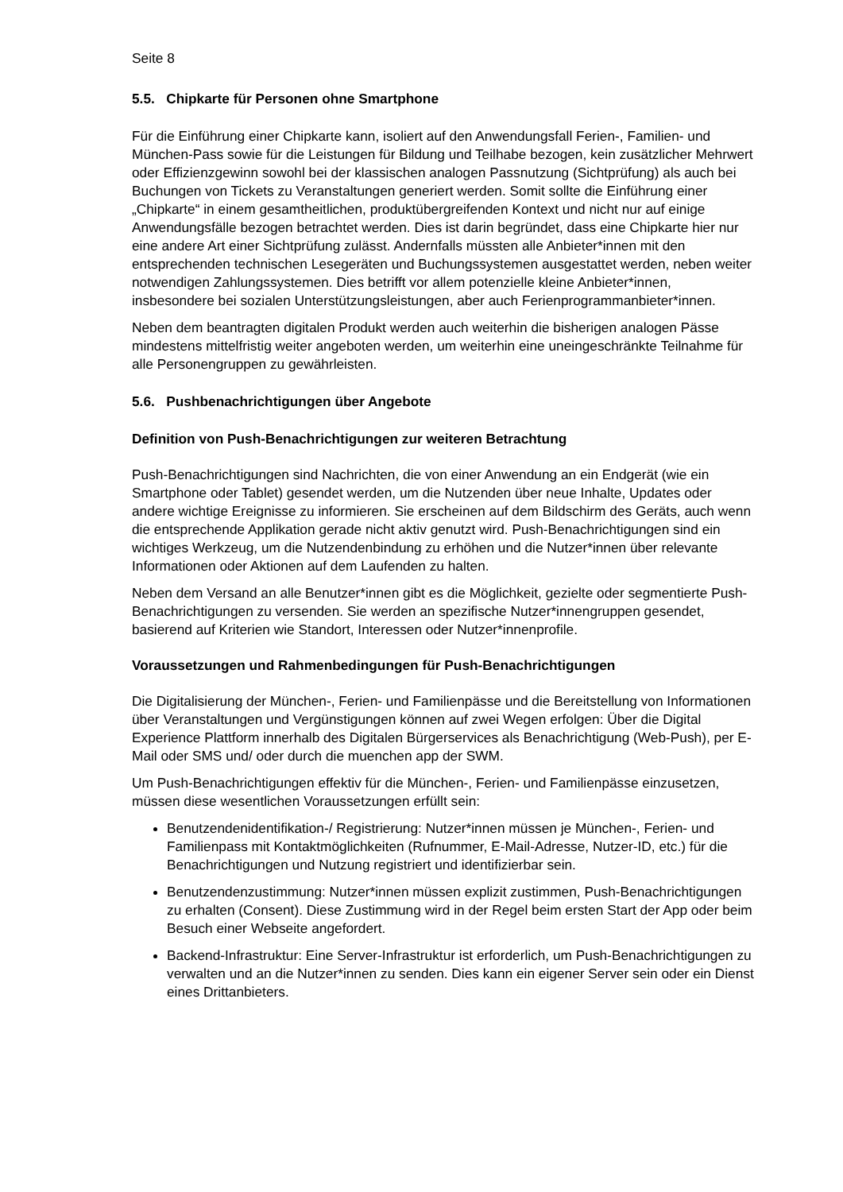Seite 8
5.5. Chipkarte für Personen ohne Smartphone
Für die Einführung einer Chipkarte kann, isoliert auf den Anwendungsfall Ferien-, Familien- und München-Pass sowie für die Leistungen für Bildung und Teilhabe bezogen, kein zusätzlicher Mehrwert oder Effizienzgewinn sowohl bei der klassischen analogen Passnutzung (Sichtprüfung) als auch bei Buchungen von Tickets zu Veranstaltungen generiert werden. Somit sollte die Einführung einer „Chipkarte“ in einem gesamtheitlichen, produktübergreifenden Kontext und nicht nur auf einige Anwendungsfälle bezogen betrachtet werden. Dies ist darin begründet, dass eine Chipkarte hier nur eine andere Art einer Sichtprüfung zulässt. Andernfalls müssten alle Anbieter*innen mit den entsprechenden technischen Lesegeräten und Buchungssystemen ausgestattet werden, neben weiter notwendigen Zahlungssystemen. Dies betrifft vor allem potenzielle kleine Anbieter*innen, insbesondere bei sozialen Unterstützungsleistungen, aber auch Ferienprogrammanbieter*innen.
Neben dem beantragten digitalen Produkt werden auch weiterhin die bisherigen analogen Pässe mindestens mittelfristig weiter angeboten werden, um weiterhin eine uneingeschränkte Teilnahme für alle Personengruppen zu gewährleisten.
5.6. Pushbenachrichtigungen über Angebote
Definition von Push-Benachrichtigungen zur weiteren Betrachtung
Push-Benachrichtigungen sind Nachrichten, die von einer Anwendung an ein Endgerät (wie ein Smartphone oder Tablet) gesendet werden, um die Nutzenden über neue Inhalte, Updates oder andere wichtige Ereignisse zu informieren. Sie erscheinen auf dem Bildschirm des Geräts, auch wenn die entsprechende Applikation gerade nicht aktiv genutzt wird. Push-Benachrichtigungen sind ein wichtiges Werkzeug, um die Nutzendenbindung zu erhöhen und die Nutzer*innen über relevante Informationen oder Aktionen auf dem Laufenden zu halten.
Neben dem Versand an alle Benutzer*innen gibt es die Möglichkeit, gezielte oder segmentierte Push-Benachrichtigungen zu versenden. Sie werden an spezifische Nutzer*innengruppen gesendet, basierend auf Kriterien wie Standort, Interessen oder Nutzer*innenprofile.
Voraussetzungen und Rahmenbedingungen für Push-Benachrichtigungen
Die Digitalisierung der München-, Ferien- und Familienpässe und die Bereitstellung von Informationen über Veranstaltungen und Vergünstigungen können auf zwei Wegen erfolgen: Über die Digital Experience Plattform innerhalb des Digitalen Bürgerservices als Benachrichtigung (Web-Push), per E-Mail oder SMS und/ oder durch die muenchen app der SWM.
Um Push-Benachrichtigungen effektiv für die München-, Ferien- und Familienpässe einzusetzen, müssen diese wesentlichen Voraussetzungen erfüllt sein:
Benutzendenidentifikation-/ Registrierung: Nutzer*innen müssen je München-, Ferien- und Familienpass mit Kontaktmöglichkeiten (Rufnummer, E-Mail-Adresse, Nutzer-ID, etc.) für die Benachrichtigungen und Nutzung registriert und identifizierbar sein.
Benutzendenzustimmung: Nutzer*innen müssen explizit zustimmen, Push-Benachrichtigungen zu erhalten (Consent). Diese Zustimmung wird in der Regel beim ersten Start der App oder beim Besuch einer Webseite angefordert.
Backend-Infrastruktur: Eine Server-Infrastruktur ist erforderlich, um Push-Benachrichtigungen zu verwalten und an die Nutzer*innen zu senden. Dies kann ein eigener Server sein oder ein Dienst eines Drittanbieters.